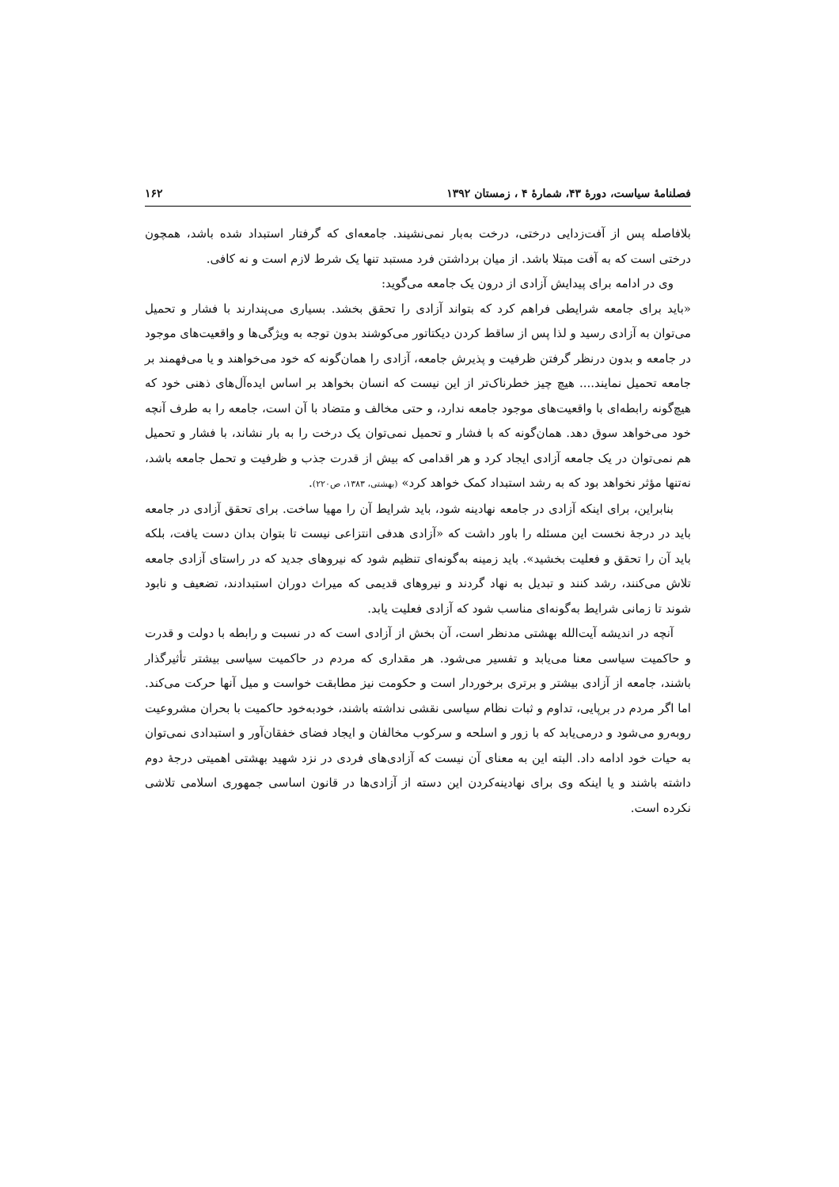فصلنامهٔ سیاست، دورهٔ ۴۳، شمارهٔ ۴ ، زمستان ۱۳۹۲ ۱۶۲
بلافاصله پس از آفت‌زدایی درختی، درخت به‌بار نمی‌نشیند. جامعه‌ای که گرفتار استبداد شده باشد، همچون درختی است که به آفت مبتلا باشد. از میان برداشتن فرد مستبد تنها یک شرط لازم است و نه کافی.
وی در ادامه برای پیدایش آزادی از درون یک جامعه می‌گوید:
«باید برای جامعه شرایطی فراهم کرد که بتواند آزادی را تحقق بخشد. بسیاری می‌پندارند با فشار و تحمیل می‌توان به آزادی رسید و لذا پس از ساقط کردن دیکتاتور می‌کوشند بدون توجه به ویژگی‌ها و واقعیت‌های موجود در جامعه و بدون درنظر گرفتن ظرفیت و پذیرش جامعه، آزادی را همان‌گونه که خود می‌خواهند و یا می‌فهمند بر جامعه تحمیل نمایند.... هیچ چیز خطرناک‌تر از این نیست که انسان بخواهد بر اساس ایده‌آل‌های ذهنی خود که هیچ‌گونه رابطه‌ای با واقعیت‌های موجود جامعه ندارد، و حتی مخالف و متضاد با آن است، جامعه را به طرف آنچه خود می‌خواهد سوق دهد. همان‌گونه که با فشار و تحمیل نمی‌توان یک درخت را به بار نشاند، با فشار و تحمیل هم نمی‌توان در یک جامعه آزادی ایجاد کرد و هر اقدامی که بیش از قدرت جذب و ظرفیت و تحمل جامعه باشد، نه‌تنها مؤثر نخواهد بود که به رشد استبداد کمک خواهد کرد» (بهشتی، ۱۳۸۳، ص۲۲۰).
بنابراین، برای اینکه آزادی در جامعه نهادینه شود، باید شرایط آن را مهیا ساخت. برای تحقق آزادی در جامعه باید در درجهٔ نخست این مسئله را باور داشت که «آزادی هدفی انتزاعی نیست تا بتوان بدان دست یافت، بلکه باید آن را تحقق و فعلیت بخشید». باید زمینه به‌گونه‌ای تنظیم شود که نیروهای جدید که در راستای آزادی جامعه تلاش می‌کنند، رشد کنند و تبدیل به نهاد گردند و نیروهای قدیمی که میراث دوران استبدادند، تضعیف و نابود شوند تا زمانی شرایط به‌گونه‌ای مناسب شود که آزادی فعلیت یابد.
آنچه در اندیشه آیت‌الله بهشتی مدنظر است، آن بخش از آزادی است که در نسبت و رابطه با دولت و قدرت و حاکمیت سیاسی معنا می‌یابد و تفسیر می‌شود. هر مقداری که مردم در حاکمیت سیاسی بیشتر تأثیرگذار باشند، جامعه از آزادی بیشتر و برتری برخوردار است و حکومت نیز مطابقت خواست و میل آنها حرکت می‌کند. اما اگر مردم در برپایی، تداوم و ثبات نظام سیاسی نقشی نداشته باشند، خودبه‌خود حاکمیت با بحران مشروعیت روبه‌رو می‌شود و درمی‌یابد که با زور و اسلحه و سرکوب مخالفان و ایجاد فضای خفقان‌آور و استبدادی نمی‌توان به حیات خود ادامه داد. البته این به معنای آن نیست که آزادی‌های فردی در نزد شهید بهشتی اهمیتی درجهٔ دوم داشته باشند و یا اینکه وی برای نهادینه‌کردن این دسته از آزادی‌ها در قانون اساسی جمهوری اسلامی تلاشی نکرده است.